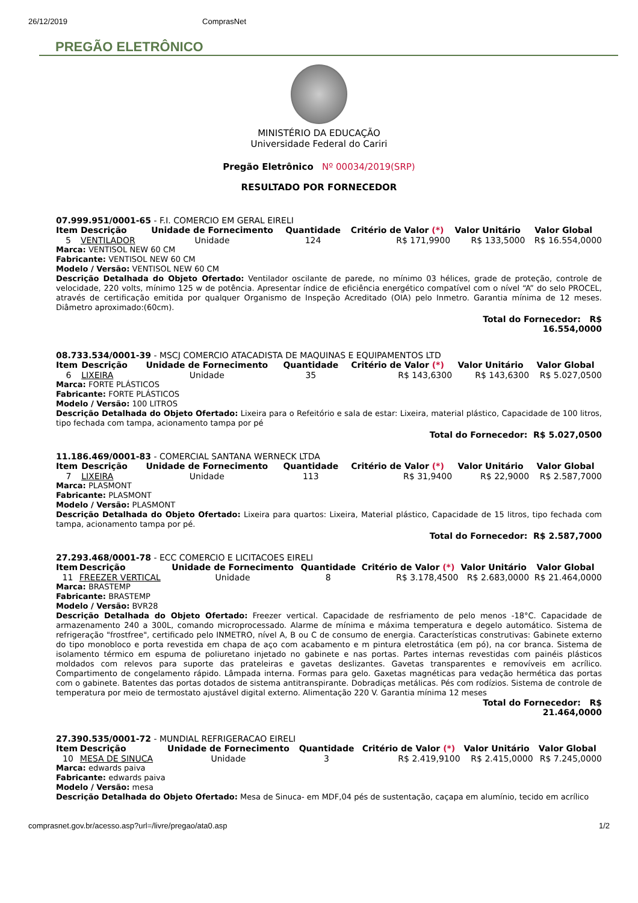26/12/2019 ComprasNet
PREGÃO ELETRÔNICO
MINISTÉRIO DA EDUCAÇÃO
Universidade Federal do Cariri
Pregão Eletrônico Nº 00034/2019(SRP)
RESULTADO POR FORNECEDOR
07.999.951/0001-65 - F.I. COMERCIO EM GERAL EIRELI
| Item | Descrição | Unidade de Fornecimento | Quantidade | Critério de Valor (*) | Valor Unitário | Valor Global |
| --- | --- | --- | --- | --- | --- | --- |
| 5 | VENTILADOR | Unidade | 124 | R$ 171,9900 | R$ 133,5000 | R$ 16.554,0000 |
Marca: VENTISOL NEW 60 CM
Fabricante: VENTISOL NEW 60 CM
Modelo / Versão: VENTISOL NEW 60 CM
Descrição Detalhada do Objeto Ofertado: Ventilador oscilante de parede, no mínimo 03 hélices, grade de proteção, controle de velocidade, 220 volts, mínimo 125 w de potência. Apresentar índice de eficiência energético compatível com o nível “A” do selo PROCEL, através de certificação emitida por qualquer Organismo de Inspeção Acreditado (OIA) pelo Inmetro. Garantia mínima de 12 meses. Diâmetro aproximado:(60cm).
Total do Fornecedor: R$
16.554,0000
08.733.534/0001-39 - MSCJ COMERCIO ATACADISTA DE MAQUINAS E EQUIPAMENTOS LTD
| Item | Descrição | Unidade de Fornecimento | Quantidade | Critério de Valor (*) | Valor Unitário | Valor Global |
| --- | --- | --- | --- | --- | --- | --- |
| 6 | LIXEIRA | Unidade | 35 | R$ 143,6300 | R$ 143,6300 | R$ 5.027,0500 |
Marca: FORTE PLÁSTICOS
Fabricante: FORTE PLÁSTICOS
Modelo / Versão: 100 LITROS
Descrição Detalhada do Objeto Ofertado: Lixeira para o Refeitório e sala de estar: Lixeira, material plástico, Capacidade de 100 litros, tipo fechada com tampa, acionamento tampa por pé
Total do Fornecedor: R$ 5.027,0500
11.186.469/0001-83 - COMERCIAL SANTANA WERNECK LTDA
| Item | Descrição | Unidade de Fornecimento | Quantidade | Critério de Valor (*) | Valor Unitário | Valor Global |
| --- | --- | --- | --- | --- | --- | --- |
| 7 | LIXEIRA | Unidade | 113 | R$ 31,9400 | R$ 22,9000 | R$ 2.587,7000 |
Marca: PLASMONT
Fabricante: PLASMONT
Modelo / Versão: PLASMONT
Descrição Detalhada do Objeto Ofertado: Lixeira para quartos: Lixeira, Material plástico, Capacidade de 15 litros, tipo fechada com tampa, acionamento tampa por pé.
Total do Fornecedor: R$ 2.587,7000
27.293.468/0001-78 - ECC COMERCIO E LICITACOES EIRELI
| Item | Descrição | Unidade de Fornecimento | Quantidade | Critério de Valor (*) | Valor Unitário | Valor Global |
| --- | --- | --- | --- | --- | --- | --- |
| 11 | FREEZER VERTICAL | Unidade | 8 | R$ 3.178,4500 | R$ 2.683,0000 | R$ 21.464,0000 |
Marca: BRASTEMP
Fabricante: BRASTEMP
Modelo / Versão: BVR28
Descrição Detalhada do Objeto Ofertado: Freezer vertical. Capacidade de resfriamento de pelo menos -18°C. Capacidade de armazenamento 240 a 300L, comando microprocessado. Alarme de mínima e máxima temperatura e degelo automático. Sistema de refrigeração "frostfree", certificado pelo INMETRO, nível A, B ou C de consumo de energia. Características construtivas: Gabinete externo do tipo monobloco e porta revestida em chapa de aço com acabamento e m pintura eletrostática (em pó), na cor branca. Sistema de isolamento térmico em espuma de poliuretano injetado no gabinete e nas portas. Partes internas revestidas com painéis plásticos moldados com relevos para suporte das prateleiras e gavetas deslizantes. Gavetas transparentes e removíveis em acrílico. Compartimento de congelamento rápido. Lâmpada interna. Formas para gelo. Gaxetas magnéticas para vedação hermética das portas com o gabinete. Batentes das portas dotados de sistema antitranspirante. Dobradiças metálicas. Pés com rodízios. Sistema de controle de temperatura por meio de termostato ajustável digital externo. Alimentação 220 V. Garantia mínima 12 meses
Total do Fornecedor: R$
21.464,0000
27.390.535/0001-72 - MUNDIAL REFRIGERACAO EIRELI
| Item | Descrição | Unidade de Fornecimento | Quantidade | Critério de Valor (*) | Valor Unitário | Valor Global |
| --- | --- | --- | --- | --- | --- | --- |
| 10 | MESA DE SINUCA | Unidade | 3 | R$ 2.419,9100 | R$ 2.415,0000 | R$ 7.245,0000 |
Marca: edwards paiva
Fabricante: edwards paiva
Modelo / Versão: mesa
Descrição Detalhada do Objeto Ofertado: Mesa de Sinuca- em MDF,04 pés de sustentação, caçapa em alumínio, tecido em acrílico
comprasnet.gov.br/acesso.asp?url=/livre/pregao/ata0.asp 1/2